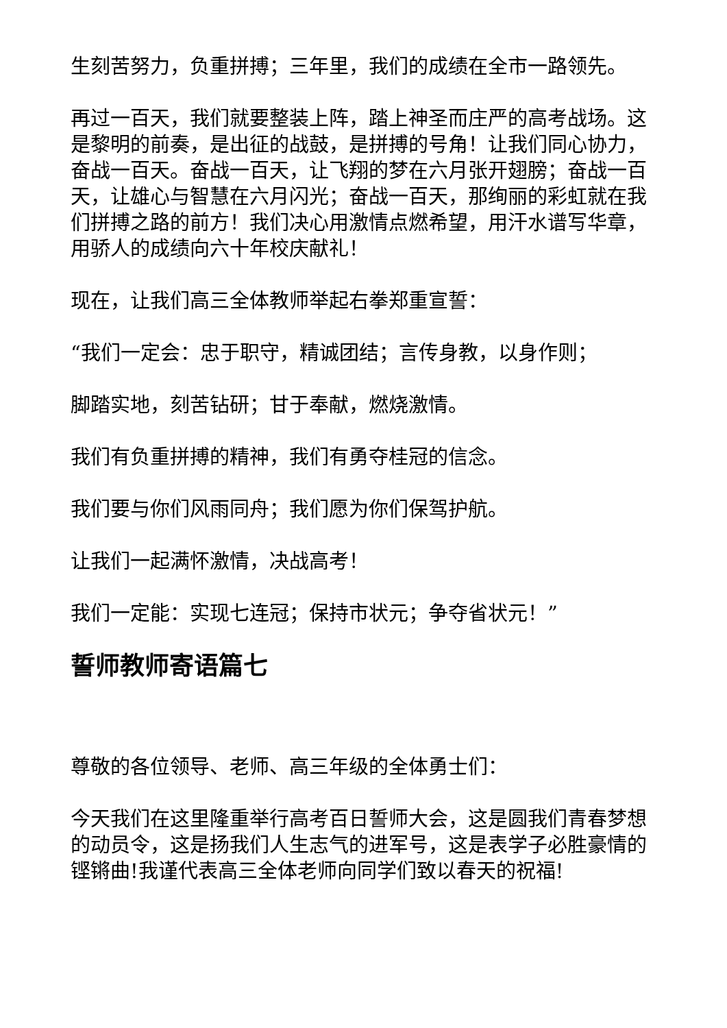生刻苦努力，负重拼搏；三年里，我们的成绩在全市一路领先。
再过一百天，我们就要整装上阵，踏上神圣而庄严的高考战场。这是黎明的前奏，是出征的战鼓，是拼搏的号角！让我们同心协力，奋战一百天。奋战一百天，让飞翔的梦在六月张开翅膀；奋战一百天，让雄心与智慧在六月闪光；奋战一百天，那绚丽的彩虹就在我们拼搏之路的前方！我们决心用激情点燃希望，用汗水谱写华章，用骄人的成绩向六十年校庆献礼！
现在，让我们高三全体教师举起右拳郑重宣誓：
“我们一定会：忠于职守，精诚团结；言传身教，以身作则；
脚踏实地，刻苦钻研；甘于奉献，燃烧激情。
我们有负重拼搏的精神，我们有勇夺桂冠的信念。
我们要与你们风雨同舟；我们愿为你们保驾护航。
让我们一起满怀激情，决战高考！
我们一定能：实现七连冠；保持市状元；争夺省状元！”
誓师教师寄语篇七
尊敬的各位领导、老师、高三年级的全体勇士们：
今天我们在这里隆重举行高考百日誓师大会，这是圆我们青春梦想的动员令，这是扬我们人生志气的进军号，这是表学子必胜豪情的铿锵曲!我谨代表高三全体老师向同学们致以春天的祝福!